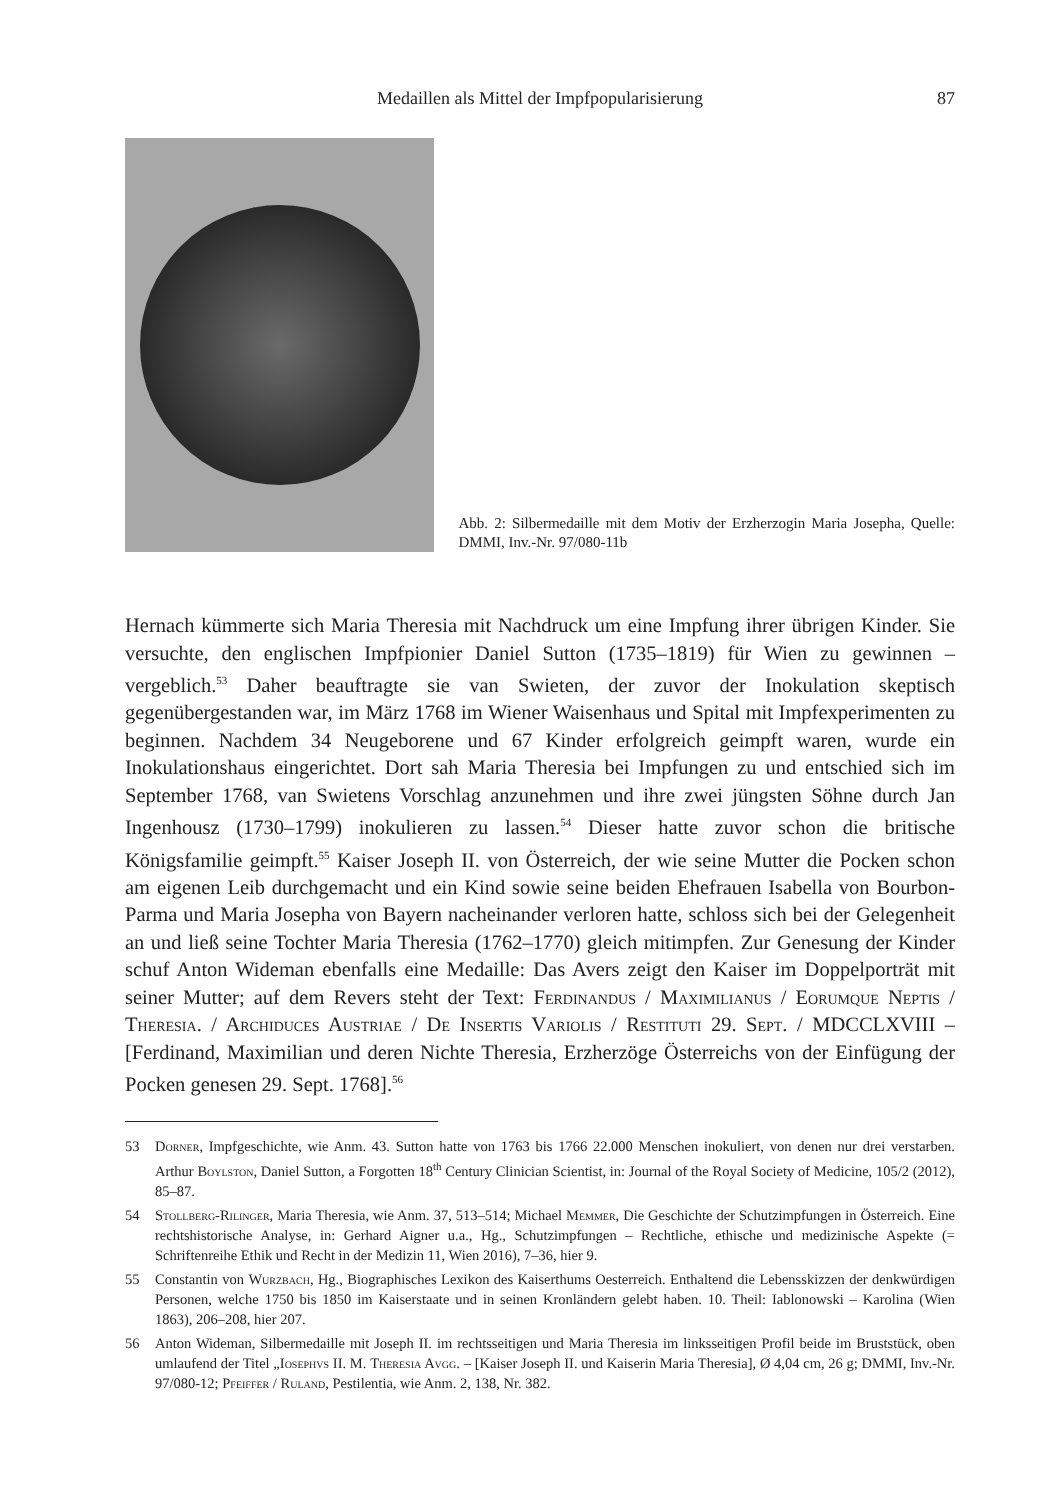Medaillen als Mittel der Impfpopularisierung 87
Abb. 2: Silbermedaille mit dem Motiv der Erzherzogin Maria Josepha, Quelle: DMMI, Inv.-Nr. 97/080-11b
Hernach kümmerte sich Maria Theresia mit Nachdruck um eine Impfung ihrer übrigen Kinder. Sie versuchte, den englischen Impfpionier Daniel Sutton (1735–1819) für Wien zu gewinnen – vergeblich.<sup>53</sup> Daher beauftragte sie van Swieten, der zuvor der Inokulation skeptisch gegenübergestanden war, im März 1768 im Wiener Waisenhaus und Spital mit Impfexperimenten zu beginnen. Nachdem 34 Neugeborene und 67 Kinder erfolgreich geimpft waren, wurde ein Inokulationshaus eingerichtet. Dort sah Maria Theresia bei Impfungen zu und entschied sich im September 1768, van Swietens Vorschlag anzunehmen und ihre zwei jüngsten Söhne durch Jan Ingenhousz (1730–1799) inokulieren zu lassen.<sup>54</sup> Dieser hatte zuvor schon die britische Königsfamilie geimpft.<sup>55</sup> Kaiser Joseph II. von Österreich, der wie seine Mutter die Pocken schon am eigenen Leib durchgemacht und ein Kind sowie seine beiden Ehefrauen Isabella von Bourbon-Parma und Maria Josepha von Bayern nacheinander verloren hatte, schloss sich bei der Gelegenheit an und ließ seine Tochter Maria Theresia (1762–1770) gleich mitimpfen. Zur Genesung der Kinder schuf Anton Wideman ebenfalls eine Medaille: Das Avers zeigt den Kaiser im Doppelporträt mit seiner Mutter; auf dem Revers steht der Text: Ferdinandus / Maximilianus / Eorumque Neptis / Theresia. / Archiduces Austriae / De Insertis Variolis / Restituti 29. Sept. / MDCCLXVIII – [Ferdinand, Maximilian und deren Nichte Theresia, Erzherzöge Österreichs von der Einfügung der Pocken genesen 29. Sept. 1768].<sup>56</sup>
53 Dorner, Impfgeschichte, wie Anm. 43. Sutton hatte von 1763 bis 1766 22.000 Menschen inokuliert, von denen nur drei verstarben. Arthur Boylston, Daniel Sutton, a Forgotten 18<sup>th</sup> Century Clinician Scientist, in: Journal of the Royal Society of Medicine, 105/2 (2012), 85–87.
54 Stollberg-Rilinger, Maria Theresia, wie Anm. 37, 513–514; Michael Memmer, Die Geschichte der Schutzimpfungen in Österreich. Eine rechtshistorische Analyse, in: Gerhard Aigner u.a., Hg., Schutzimpfungen – Rechtliche, ethische und medizinische Aspekte (= Schriftenreihe Ethik und Recht in der Medizin 11, Wien 2016), 7–36, hier 9.
55 Constantin von Wurzbach, Hg., Biographisches Lexikon des Kaiserthums Oesterreich. Enthaltend die Lebensskizzen der denkwürdigen Personen, welche 1750 bis 1850 im Kaiserstaate und in seinen Kronländern gelebt haben. 10. Theil: Iablonowski – Karolina (Wien 1863), 206–208, hier 207.
56 Anton Wideman, Silbermedaille mit Joseph II. im rechtsseitigen und Maria Theresia im linksseitigen Profil beide im Bruststück, oben umlaufend der Titel „Iosephvs II. M. Theresia Avgg. – [Kaiser Joseph II. und Kaiserin Maria Theresia], Ø 4,04 cm, 26 g; DMMI, Inv.-Nr. 97/080-12; Pfeiffer / Ruland, Pestilentia, wie Anm. 2, 138, Nr. 382.